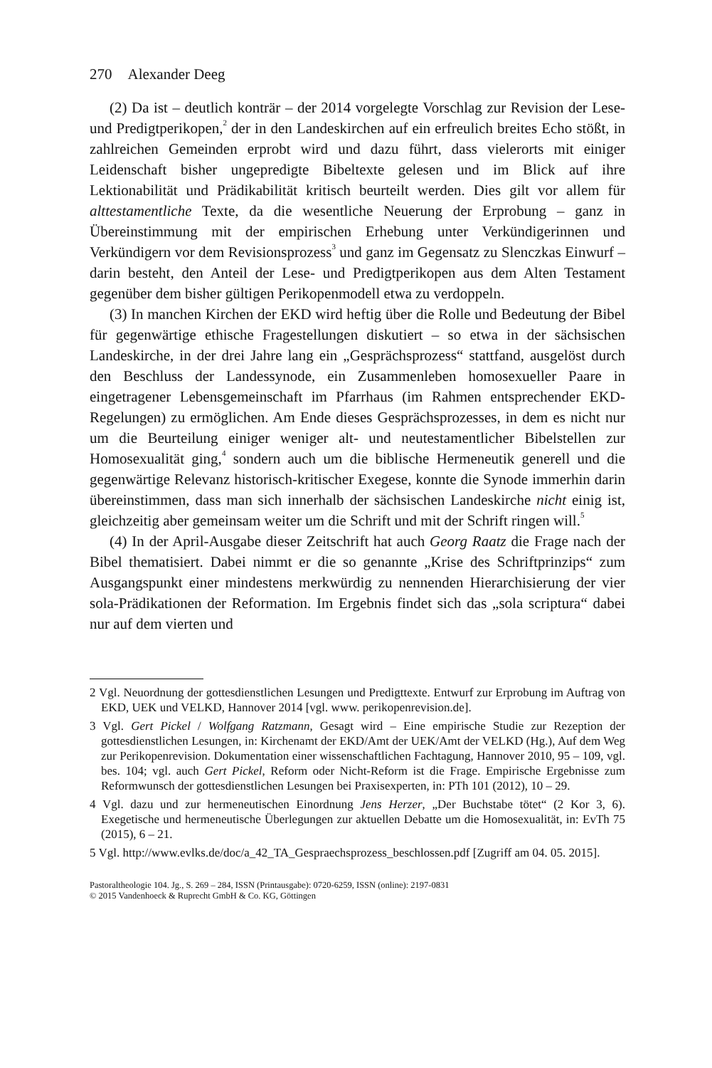270 Alexander Deeg
(2) Da ist – deutlich konträr – der 2014 vorgelegte Vorschlag zur Revision der Lese- und Predigtperikopen,<sup>2</sup> der in den Landeskirchen auf ein erfreulich breites Echo stößt, in zahlreichen Gemeinden erprobt wird und dazu führt, dass vielerorts mit einiger Leidenschaft bisher ungepredigte Bibeltexte gelesen und im Blick auf ihre Lektionabilität und Prädikabilität kritisch beurteilt werden. Dies gilt vor allem für alttestamentliche Texte, da die wesentliche Neuerung der Erprobung – ganz in Übereinstimmung mit der empirischen Erhebung unter Verkündigerinnen und Verkündigern vor dem Revisionsprozess<sup>3</sup> und ganz im Gegensatz zu Slenczkas Einwurf – darin besteht, den Anteil der Lese- und Predigtperikopen aus dem Alten Testament gegenüber dem bisher gültigen Perikopenmodell etwa zu verdoppeln.
(3) In manchen Kirchen der EKD wird heftig über die Rolle und Bedeutung der Bibel für gegenwärtige ethische Fragestellungen diskutiert – so etwa in der sächsischen Landeskirche, in der drei Jahre lang ein „Gesprächsprozess“ stattfand, ausgelöst durch den Beschluss der Landessynode, ein Zusammenleben homosexueller Paare in eingetragener Lebensgemeinschaft im Pfarrhaus (im Rahmen entsprechender EKD-Regelungen) zu ermöglichen. Am Ende dieses Gesprächsprozesses, in dem es nicht nur um die Beurteilung einiger weniger alt- und neutestamentlicher Bibelstellen zur Homosexualität ging,<sup>4</sup> sondern auch um die biblische Hermeneutik generell und die gegenwärtige Relevanz historisch-kritischer Exegese, konnte die Synode immerhin darin übereinstimmen, dass man sich innerhalb der sächsischen Landeskirche nicht einig ist, gleichzeitig aber gemeinsam weiter um die Schrift und mit der Schrift ringen will.<sup>5</sup>
(4) In der April-Ausgabe dieser Zeitschrift hat auch Georg Raatz die Frage nach der Bibel thematisiert. Dabei nimmt er die so genannte „Krise des Schriftprinzips“ zum Ausgangspunkt einer mindestens merkwürdig zu nennenden Hierarchisierung der vier sola-Prädikationen der Reformation. Im Ergebnis findet sich das „sola scriptura“ dabei nur auf dem vierten und
2 Vgl. Neuordnung der gottesdienstlichen Lesungen und Predigttexte. Entwurf zur Erprobung im Auftrag von EKD, UEK und VELKD, Hannover 2014 [vgl. www. perikopenrevision.de].
3 Vgl. Gert Pickel / Wolfgang Ratzmann, Gesagt wird – Eine empirische Studie zur Rezeption der gottesdienstlichen Lesungen, in: Kirchenamt der EKD/Amt der UEK/Amt der VELKD (Hg.), Auf dem Weg zur Perikopenrevision. Dokumentation einer wissenschaftlichen Fachtagung, Hannover 2010, 95 – 109, vgl. bes. 104; vgl. auch Gert Pickel, Reform oder Nicht-Reform ist die Frage. Empirische Ergebnisse zum Reformwunsch der gottesdienstlichen Lesungen bei Praxisexperten, in: PTh 101 (2012), 10 – 29.
4 Vgl. dazu und zur hermeneutischen Einordnung Jens Herzer, „Der Buchstabe tötet“ (2 Kor 3, 6). Exegetische und hermeneutische Überlegungen zur aktuellen Debatte um die Homosexualität, in: EvTh 75 (2015), 6 – 21.
5 Vgl. http://www.evlks.de/doc/a_42_TA_Gespraechsprozess_beschlossen.pdf [Zugriff am 04. 05. 2015].
Pastoraltheologie 104. Jg., S. 269 – 284, ISSN (Printausgabe): 0720-6259, ISSN (online): 2197-0831
© 2015 Vandenhoeck & Ruprecht GmbH & Co. KG, Göttingen